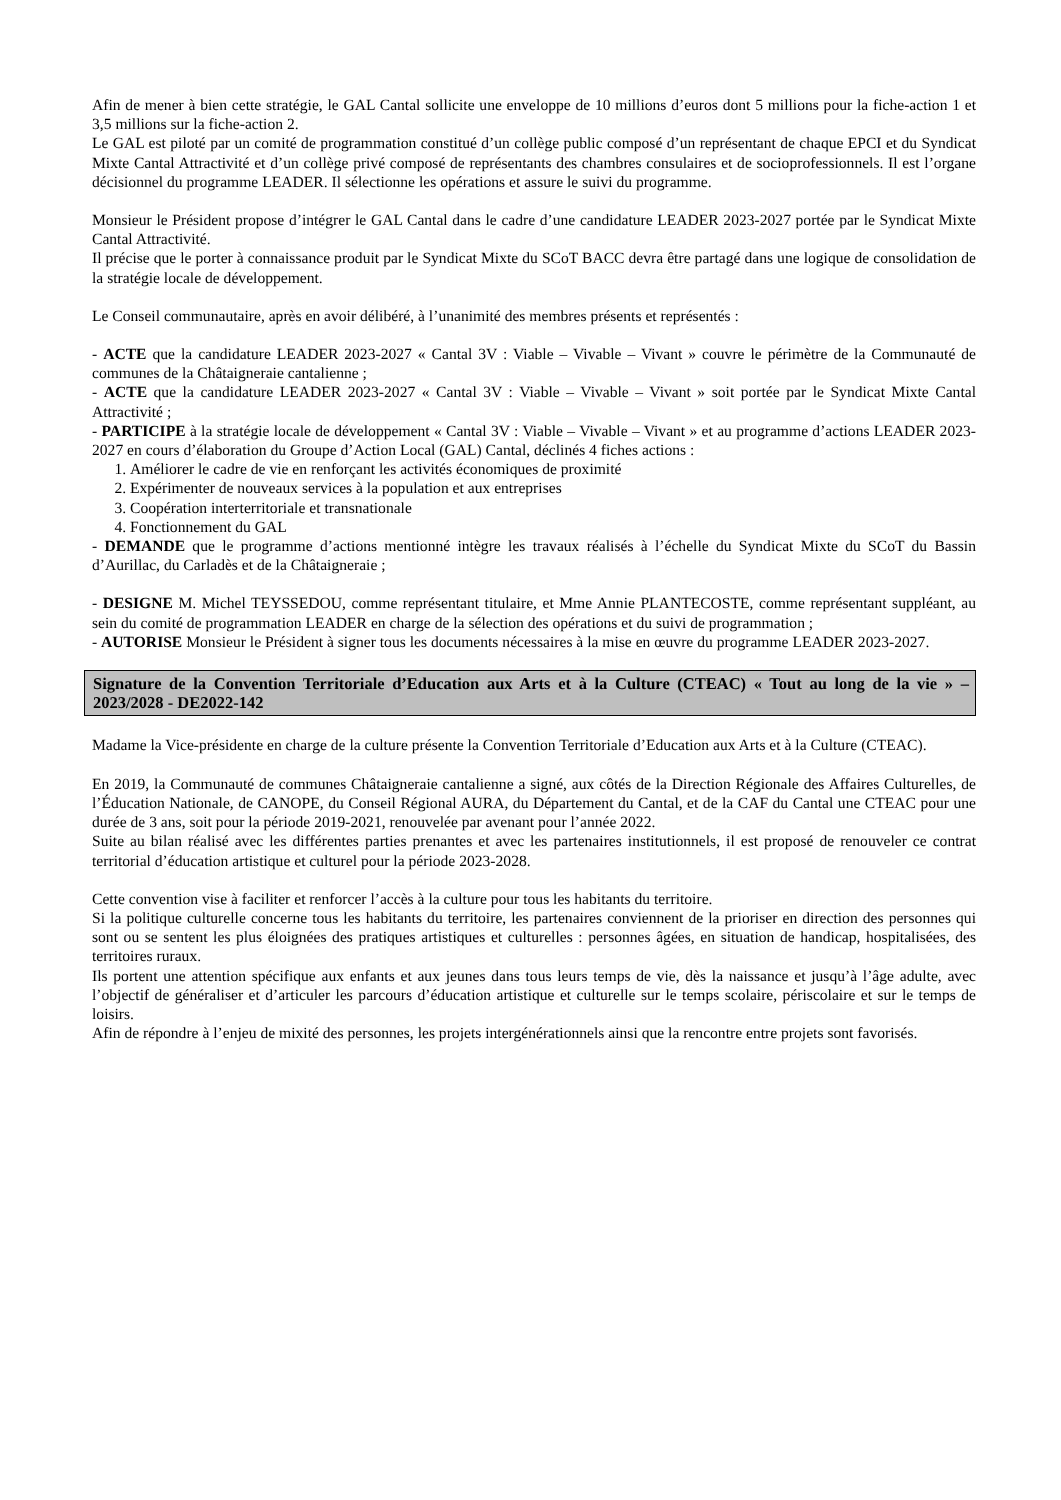Afin de mener à bien cette stratégie, le GAL Cantal sollicite une enveloppe de 10 millions d’euros dont 5 millions pour la fiche-action 1 et 3,5 millions sur la fiche-action 2.
Le GAL est piloté par un comité de programmation constitué d’un collège public composé d’un représentant de chaque EPCI et du Syndicat Mixte Cantal Attractivité et d’un collège privé composé de représentants des chambres consulaires et de socioprofessionnels. Il est l’organe décisionnel du programme LEADER. Il sélectionne les opérations et assure le suivi du programme.
Monsieur le Président propose d’intégrer le GAL Cantal dans le cadre d’une candidature LEADER 2023-2027 portée par le Syndicat Mixte Cantal Attractivité.
Il précise que le porter à connaissance produit par le Syndicat Mixte du SCoT BACC devra être partagé dans une logique de consolidation de la stratégie locale de développement.
Le Conseil communautaire, après en avoir délibéré, à l’unanimité des membres présents et représentés :
- ACTE que la candidature LEADER 2023-2027 « Cantal 3V : Viable – Vivable – Vivant » couvre le périmètre de la Communauté de communes de la Châtaigneraie cantalienne ;
- ACTE que la candidature LEADER 2023-2027 « Cantal 3V : Viable – Vivable – Vivant » soit portée par le Syndicat Mixte Cantal Attractivité ;
- PARTICIPE à la stratégie locale de développement « Cantal 3V : Viable – Vivable – Vivant » et au programme d’actions LEADER 2023-2027 en cours d’élaboration du Groupe d’Action Local (GAL) Cantal, déclinés 4 fiches actions :
1. Améliorer le cadre de vie en renforçant les activités économiques de proximité
2. Expérimenter de nouveaux services à la population et aux entreprises
3. Coopération interterritoriale et transnationale
4. Fonctionnement du GAL
- DEMANDE que le programme d’actions mentionné intègre les travaux réalisés à l’échelle du Syndicat Mixte du SCoT du Bassin d’Aurillac, du Carladès et de la Châtaigneraie ;
- DESIGNE M. Michel TEYSSEDOU, comme représentant titulaire, et Mme Annie PLANTECOSTE, comme représentant suppléant, au sein du comité de programmation LEADER en charge de la sélection des opérations et du suivi de programmation ;
- AUTORISE Monsieur le Président à signer tous les documents nécessaires à la mise en œuvre du programme LEADER 2023-2027.
Signature de la Convention Territoriale d’Education aux Arts et à la Culture (CTEAC) « Tout au long de la vie » – 2023/2028 - DE2022-142
Madame la Vice-présidente en charge de la culture présente la Convention Territoriale d’Education aux Arts et à la Culture (CTEAC).
En 2019, la Communauté de communes Châtaigneraie cantalienne a signé, aux côtés de la Direction Régionale des Affaires Culturelles, de l’Éducation Nationale, de CANOPE, du Conseil Régional AURA, du Département du Cantal, et de la CAF du Cantal une CTEAC pour une durée de 3 ans, soit pour la période 2019-2021, renouvelée par avenant pour l’année 2022.
Suite au bilan réalisé avec les différentes parties prenantes et avec les partenaires institutionnels, il est proposé de renouveler ce contrat territorial d’éducation artistique et culturel pour la période 2023-2028.
Cette convention vise à faciliter et renforcer l’accès à la culture pour tous les habitants du territoire.
Si la politique culturelle concerne tous les habitants du territoire, les partenaires conviennent de la prioriser en direction des personnes qui sont ou se sentent les plus éloignées des pratiques artistiques et culturelles : personnes âgées, en situation de handicap, hospitalisées, des territoires ruraux.
Ils portent une attention spécifique aux enfants et aux jeunes dans tous leurs temps de vie, dès la naissance et jusqu’à l’âge adulte, avec l’objectif de généraliser et d’articuler les parcours d’éducation artistique et culturelle sur le temps scolaire, périscolaire et sur le temps de loisirs.
Afin de répondre à l’enjeu de mixité des personnes, les projets intergénérationnels ainsi que la rencontre entre projets sont favorisés.